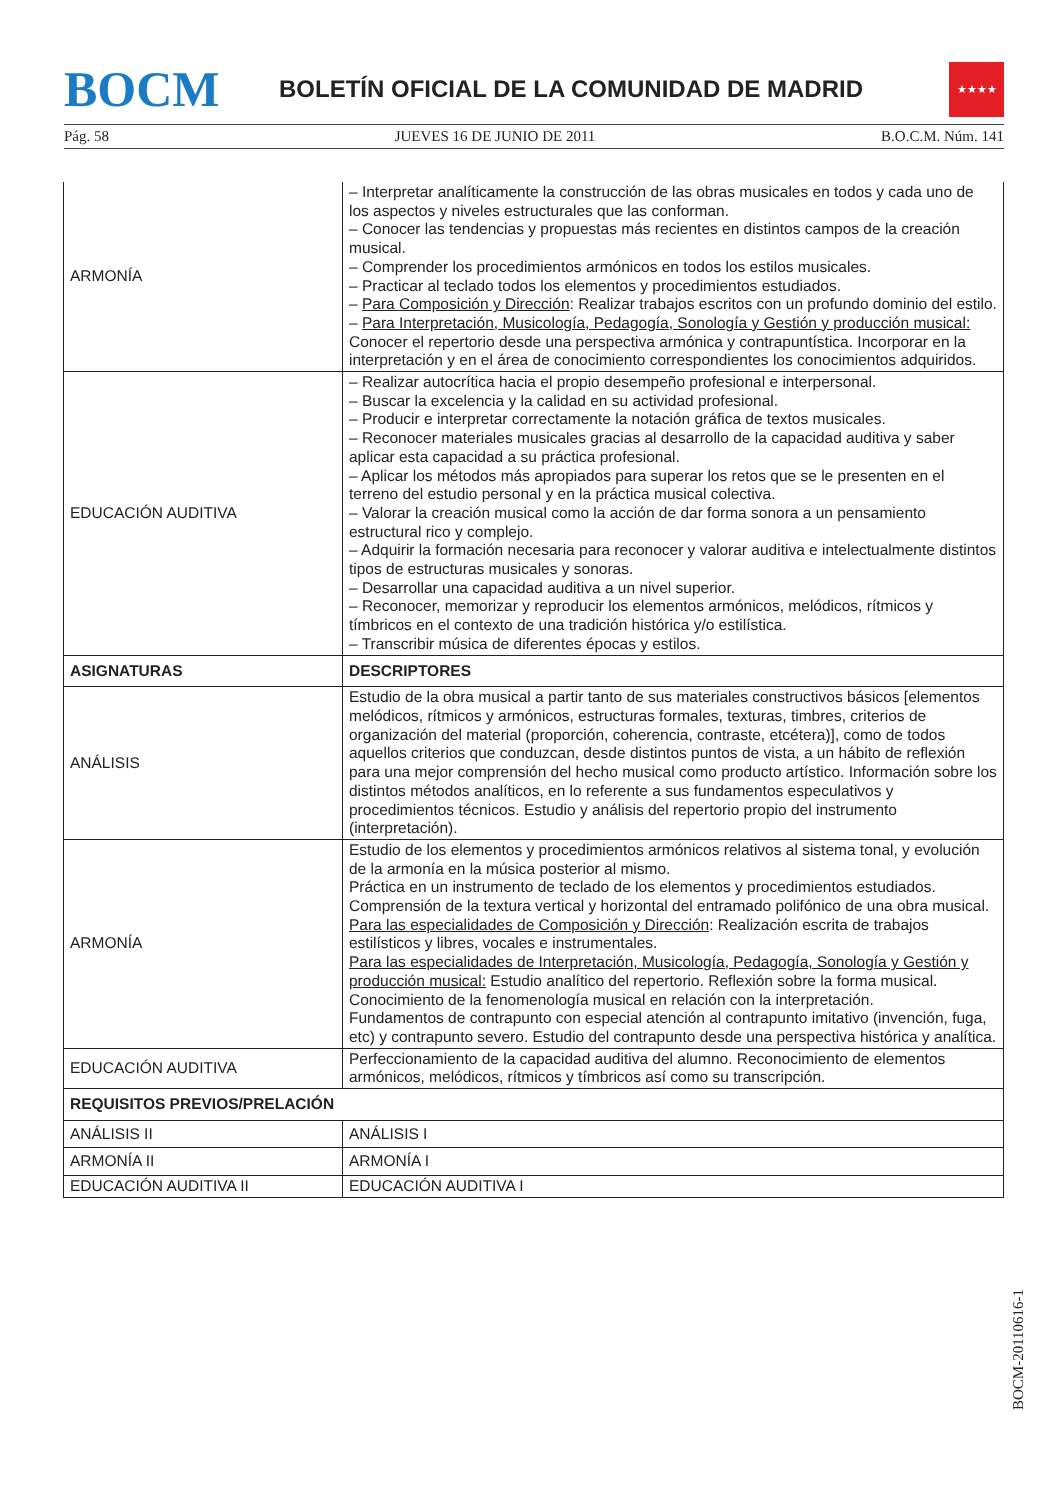BOCM
BOLETÍN OFICIAL DE LA COMUNIDAD DE MADRID
★★★★
Pág. 58 JUEVES 16 DE JUNIO DE 2011 B.O.C.M. Núm. 141
| ARMONÍA | – Interpretar analíticamente la construcción de las obras musicales en todos y cada uno de los aspectos y niveles estructurales que las conforman. – Conocer las tendencias y propuestas más recientes en distintos campos de la creación musical. – Comprender los procedimientos armónicos en todos los estilos musicales. – Practicar al teclado todos los elementos y procedimientos estudiados. – Para Composición y Dirección : Realizar trabajos escritos con un profundo dominio del estilo. – Para Interpretación, Musicología, Pedagogía, Sonología y Gestión y producción musical: Conocer el repertorio desde una perspectiva armónica y contrapuntística. Incorporar en la interpretación y en el área de conocimiento correspondientes los conocimientos adquiridos. |
| EDUCACIÓN AUDITIVA | – Realizar autocrítica hacia el propio desempeño profesional e interpersonal. – Buscar la excelencia y la calidad en su actividad profesional. – Producir e interpretar correctamente la notación gráfica de textos musicales. – Reconocer materiales musicales gracias al desarrollo de la capacidad auditiva y saber aplicar esta capacidad a su práctica profesional. – Aplicar los métodos más apropiados para superar los retos que se le presenten en el terreno del estudio personal y en la práctica musical colectiva. – Valorar la creación musical como la acción de dar forma sonora a un pensamiento estructural rico y complejo. – Adquirir la formación necesaria para reconocer y valorar auditiva e intelectualmente distintos tipos de estructuras musicales y sonoras. – Desarrollar una capacidad auditiva a un nivel superior. – Reconocer, memorizar y reproducir los elementos armónicos, melódicos, rítmicos y tímbricos en el contexto de una tradición histórica y/o estilística. – Transcribir música de diferentes épocas y estilos. |
| ASIGNATURAS | DESCRIPTORES |
| ANÁLISIS | Estudio de la obra musical a partir tanto de sus materiales constructivos básicos [elementos melódicos, rítmicos y armónicos, estructuras formales, texturas, timbres, criterios de organización del material (proporción, coherencia, contraste, etcétera)], como de todos aquellos criterios que conduzcan, desde distintos puntos de vista, a un hábito de reflexión para una mejor comprensión del hecho musical como producto artístico. Información sobre los distintos métodos analíticos, en lo referente a sus fundamentos especulativos y procedimientos técnicos. Estudio y análisis del repertorio propio del instrumento (interpretación). |
| ARMONÍA | Estudio de los elementos y procedimientos armónicos relativos al sistema tonal, y evolución de la armonía en la música posterior al mismo. Práctica en un instrumento de teclado de los elementos y procedimientos estudiados. Comprensión de la textura vertical y horizontal del entramado polifónico de una obra musical. Para las especialidades de Composición y Dirección : Realización escrita de trabajos estilísticos y libres, vocales e instrumentales. Para las especialidades de Interpretación, Musicología, Pedagogía, Sonología y Gestión y producción musical: Estudio analítico del repertorio. Reflexión sobre la forma musical. Conocimiento de la fenomenología musical en relación con la interpretación. Fundamentos de contrapunto con especial atención al contrapunto imitativo (invención, fuga, etc) y contrapunto severo. Estudio del contrapunto desde una perspectiva histórica y analítica. |
| EDUCACIÓN AUDITIVA | Perfeccionamiento de la capacidad auditiva del alumno. Reconocimiento de elementos armónicos, melódicos, rítmicos y tímbricos así como su transcripción. |
| REQUISITOS PREVIOS/PRELACIÓN | |
| ANÁLISIS II | ANÁLISIS I |
| ARMONÍA II | ARMONÍA I |
| EDUCACIÓN AUDITIVA II | EDUCACIÓN AUDITIVA I |
BOCM-20110616-1